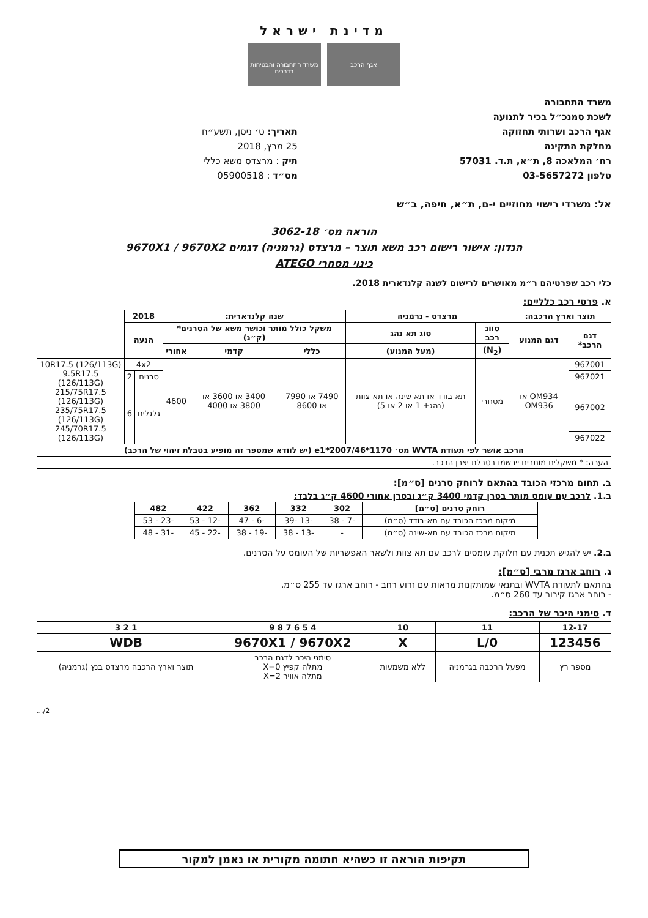מדינת ישראל
אגף הרכב משרד התחבורה והבטיחות בדרכים
משרד התחבורה
לשכת סמנכ״ל בכיר לתנועה
אגף הרכב ושרותי תחזוקה
מחלקת התקינה
רח׳ המלאכה 8, ת״א, ת.ד. 57031
טלפון 03-5657272
תאריך: ט׳ ניסן, תשע״ח
25 מרץ, 2018
תיק : מרצדס משא כללי
מס״ד : 05900518
אל: משרדי רישוי מחוזיים י-ם, ת״א, חיפה, ב״ש
הוראה מס׳ 3062-18
הנדון: אישור רישום רכב משא תוצר – מרצדס (גרמניה) דגמים 9670X1 / 9670X2
כינוי מסחרי ATEGO
כלי רכב שפרטיהם ר״מ מאושרים לרישום לשנה קלנדארית 2018.
א. פרטי רכב כלליים:
| תוצר וארץ הרכבה: | | מרצדס - גרמניה | | שנה קלנדארית: | | | 2018 | | |
| --- | --- | --- | --- | --- | --- | --- | --- | --- | --- |
| דגם הרכב* | דגם המנוע | סווג רכב | סוג תא נהג | משקל כולל מותר וכושר משא של הסרנים* (ק״ג) | | | הנעה | | |
| | | (N<sub>2</sub>) | (מעל המנוע) | כללי | קדמי | אחורי | | | |
| 967001 | OM934 או OM936 | מסחרי | תא בודד או תא שינה או תא צוות (נהג+ 1 או 2 או 5) | 7490 או 7990 או 8600 | 3400 או 3600 או 3800 או 4000 | 4600 | 4x2 | | 10R17.5 (126/113G) 9.5R17.5 (126/113G) 215/75R17.5 (126/113G) 235/75R17.5 (126/113G) 245/70R17.5 (126/113G) |
| 967021 | | | | | | | סרנים | 2 | |
| 967002 | | | | | | | גלגלים | 6 | |
| 967022 | | | | | | | | | |
| הרכב אושר לפי תעודת WVTA מס׳ e1*2007/46*1170 (יש לוודא שמספר זה מופיע בטבלת זיהוי של הרכב) | | | | | | | | | |
| הערה: * משקלים מותרים יירשמו בטבלת יצרן הרכב. | | | | | | | | | |
ב. תחום מרכזי הכובד בהתאם לרוחק סרנים [ס״מ]:
ב.1. לרכב עם עומס מותר בסרן קדמי 3400 ק״ג ובסרן אחורי 4600 ק״ג בלבד:
| רוחק סרנים [ס״מ] | 302 | 332 | 362 | 422 | 482 |
| --- | --- | --- | --- | --- | --- |
| מיקום מרכז הכובד עם תא-בודד (ס״מ) | -7 - 38 | -13 -39 | -6 - 47 | -12 - 53 | -23 - 53 |
| מיקום מרכז הכובד עם תא-שינה (ס״מ) | - | -13 - 38 | -19 - 38 | -22 - 45 | -31 - 48 |
ב.2. יש להגיש תכנית עם חלוקת עומסים לרכב עם תא צוות ולשאר האפשריות של העומס על הסרנים.
ג. רוחב ארגז מרבי [ס״מ]:
בהתאם לתעודת WVTA ובתנאי שמותקנות מראות עם זרוע רחב - רוחב ארגז עד 255 ס״מ.
- רוחב ארגז קירור עד 260 ס״מ.
ד. סימני היכר של הרכב:
| 12-17 | 11 | 10 | 4 5 6 7 8 9 | 1 2 3 |
| --- | --- | --- | --- | --- |
| 123456 | L/0 | X | 9670X1 / 9670X2 | WDB |
| מספר רץ | מפעל הרכבה בגרמניה | ללא משמעות | סימני היכר לדגם הרכב מתלה קפיץ X=0 מתלה אוויר X=2 | תוצר וארץ הרכבה מרצדס בנץ (גרמניה) |
2/...
תקיפות הוראה זו כשהיא חתומה מקורית או נאמן למקור